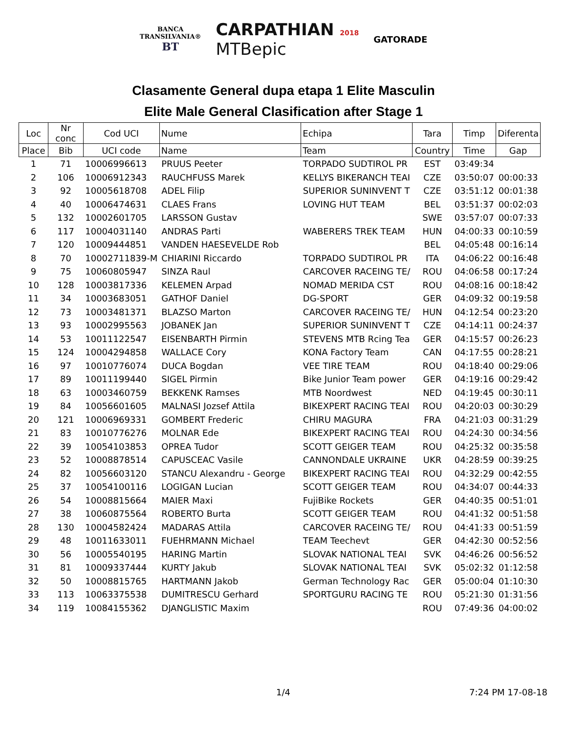BANCA
TRANSILVANIA®
BT
CARPATHIAN 2018
MTBepic
GATORADE
Clasamente General dupa etapa 1 Elite Masculin
Elite Male General Clasification after Stage 1
| Loc | Nr conc | Cod UCI | Nume | Echipa | Tara | Timp | Diferenta |
| --- | --- | --- | --- | --- | --- | --- | --- |
| Place | Bib | UCI code | Name | Team | Country | Time | Gap |
| 1 | 71 | 10006996613 | PRUUS Peeter | TORPADO SUDTIROL PR | EST | 03:49:34 | |
| 2 | 106 | 10006912343 | RAUCHFUSS Marek | KELLYS BIKERANCH TEAI | CZE | 03:50:07 | 00:00:33 |
| 3 | 92 | 10005618708 | ADEL Filip | SUPERIOR SUNINVENT T | CZE | 03:51:12 | 00:01:38 |
| 4 | 40 | 10006474631 | CLAES Frans | LOVING HUT TEAM | BEL | 03:51:37 | 00:02:03 |
| 5 | 132 | 10002601705 | LARSSON Gustav | | SWE | 03:57:07 | 00:07:33 |
| 6 | 117 | 10004031140 | ANDRAS Parti | WABERERS TREK TEAM | HUN | 04:00:33 | 00:10:59 |
| 7 | 120 | 10009444851 | VANDEN HAESEVELDE Rob | | BEL | 04:05:48 | 00:16:14 |
| 8 | 70 | 10002711839-M | CHIARINI Riccardo | TORPADO SUDTIROL PR | ITA | 04:06:22 | 00:16:48 |
| 9 | 75 | 10060805947 | SINZA Raul | CARCOVER RACEING TE/ | ROU | 04:06:58 | 00:17:24 |
| 10 | 128 | 10003817336 | KELEMEN Arpad | NOMAD MERIDA CST | ROU | 04:08:16 | 00:18:42 |
| 11 | 34 | 10003683051 | GATHOF Daniel | DG-SPORT | GER | 04:09:32 | 00:19:58 |
| 12 | 73 | 10003481371 | BLAZSO Marton | CARCOVER RACEING TE/ | HUN | 04:12:54 | 00:23:20 |
| 13 | 93 | 10002995563 | JOBANEK Jan | SUPERIOR SUNINVENT T | CZE | 04:14:11 | 00:24:37 |
| 14 | 53 | 10011122547 | EISENBARTH Pirmin | STEVENS MTB Rcing Tea | GER | 04:15:57 | 00:26:23 |
| 15 | 124 | 10004294858 | WALLACE Cory | KONA Factory Team | CAN | 04:17:55 | 00:28:21 |
| 16 | 97 | 10010776074 | DUCA Bogdan | VEE TIRE TEAM | ROU | 04:18:40 | 00:29:06 |
| 17 | 89 | 10011199440 | SIGEL Pirmin | Bike Junior Team power | GER | 04:19:16 | 00:29:42 |
| 18 | 63 | 10003460759 | BEKKENK Ramses | MTB Noordwest | NED | 04:19:45 | 00:30:11 |
| 19 | 84 | 10056601605 | MALNASI Jozsef Attila | BIKEXPERT RACING TEAI | ROU | 04:20:03 | 00:30:29 |
| 20 | 121 | 10006969331 | GOMBERT Frederic | CHIRU MAGURA | FRA | 04:21:03 | 00:31:29 |
| 21 | 83 | 10010776276 | MOLNAR Ede | BIKEXPERT RACING TEAI | ROU | 04:24:30 | 00:34:56 |
| 22 | 39 | 10054103853 | OPREA Tudor | SCOTT GEIGER TEAM | ROU | 04:25:32 | 00:35:58 |
| 23 | 52 | 10008878514 | CAPUSCEAC Vasile | CANNONDALE UKRAINE | UKR | 04:28:59 | 00:39:25 |
| 24 | 82 | 10056603120 | STANCU Alexandru - George | BIKEXPERT RACING TEAI | ROU | 04:32:29 | 00:42:55 |
| 25 | 37 | 10054100116 | LOGIGAN Lucian | SCOTT GEIGER TEAM | ROU | 04:34:07 | 00:44:33 |
| 26 | 54 | 10008815664 | MAIER Maxi | FujiBike Rockets | GER | 04:40:35 | 00:51:01 |
| 27 | 38 | 10060875564 | ROBERTO Burta | SCOTT GEIGER TEAM | ROU | 04:41:32 | 00:51:58 |
| 28 | 130 | 10004582424 | MADARAS Attila | CARCOVER RACEING TE/ | ROU | 04:41:33 | 00:51:59 |
| 29 | 48 | 10011633011 | FUEHRMANN Michael | TEAM Teechevt | GER | 04:42:30 | 00:52:56 |
| 30 | 56 | 10005540195 | HARING Martin | SLOVAK NATIONAL TEAI | SVK | 04:46:26 | 00:56:52 |
| 31 | 81 | 10009337444 | KURTY Jakub | SLOVAK NATIONAL TEAI | SVK | 05:02:32 | 01:12:58 |
| 32 | 50 | 10008815765 | HARTMANN Jakob | German Technology Rac | GER | 05:00:04 | 01:10:30 |
| 33 | 113 | 10063375538 | DUMITRESCU Gerhard | SPORTGURU RACING TE | ROU | 05:21:30 | 01:31:56 |
| 34 | 119 | 10084155362 | DJANGLISTIC Maxim | | ROU | 07:49:36 | 04:00:02 |
1/4 7:24 PM 17-08-18